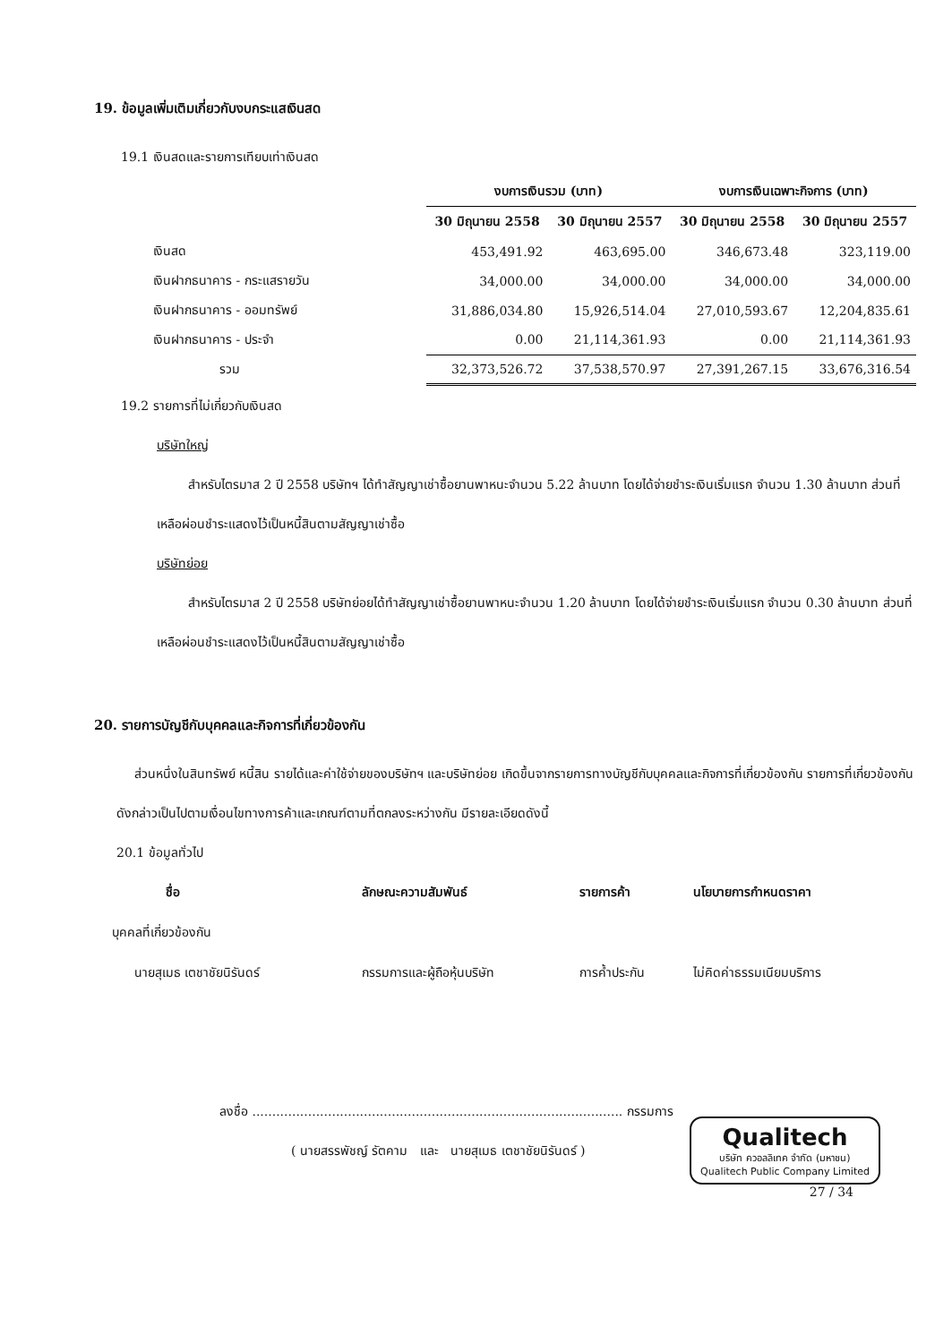19. ข้อมูลเพิ่มเติมเกี่ยวกับงบกระแสเงินสด
19.1 เงินสดและรายการเทียบเท่าเงินสด
| | งบการเงินรวม (บาท) | | งบการเงินเฉพาะกิจการ (บาท) | |
| --- | --- | --- | --- | --- |
| | 30 มิถุนายน 2558 | 30 มิถุนายน 2557 | 30 มิถุนายน 2558 | 30 มิถุนายน 2557 |
| เงินสด | 453,491.92 | 463,695.00 | 346,673.48 | 323,119.00 |
| เงินฝากธนาคาร - กระแสรายวัน | 34,000.00 | 34,000.00 | 34,000.00 | 34,000.00 |
| เงินฝากธนาคาร - ออมทรัพย์ | 31,886,034.80 | 15,926,514.04 | 27,010,593.67 | 12,204,835.61 |
| เงินฝากธนาคาร - ประจำ | 0.00 | 21,114,361.93 | 0.00 | 21,114,361.93 |
| รวม | 32,373,526.72 | 37,538,570.97 | 27,391,267.15 | 33,676,316.54 |
19.2 รายการที่ไม่เกี่ยวกับเงินสด
บริษัทใหญ่
สำหรับไตรมาส 2 ปี 2558 บริษัทฯ ได้ทำสัญญาเช่าซื้อยานพาหนะจำนวน 5.22 ล้านบาท โดยได้จ่ายชำระเงินเริ่มแรก จำนวน 1.30 ล้านบาท ส่วนที่เหลือผ่อนชำระแสดงไว้เป็นหนี้สินตามสัญญาเช่าซื้อ
บริษัทย่อย
สำหรับไตรมาส 2 ปี 2558 บริษัทย่อยได้ทำสัญญาเช่าซื้อยานพาหนะจำนวน 1.20 ล้านบาท โดยได้จ่ายชำระเงินเริ่มแรก จำนวน 0.30 ล้านบาท ส่วนที่เหลือผ่อนชำระแสดงไว้เป็นหนี้สินตามสัญญาเช่าซื้อ
20. รายการบัญชีกับบุคคลและกิจการที่เกี่ยวข้องกัน
ส่วนหนึ่งในสินทรัพย์ หนี้สิน รายได้และค่าใช้จ่ายของบริษัทฯ และบริษัทย่อย เกิดขึ้นจากรายการทางบัญชีกับบุคคลและกิจการที่เกี่ยวข้องกัน รายการที่เกี่ยวข้องกันดังกล่าวเป็นไปตามเงื่อนไขทางการค้าและเกณฑ์ตามที่ตกลงระหว่างกัน มีรายละเอียดดังนี้
20.1 ข้อมูลทั่วไป
| ชื่อ | ลักษณะความสัมพันธ์ | รายการค้า | นโยบายการกำหนดราคา |
| --- | --- | --- | --- |
| บุคคลที่เกี่ยวข้องกัน | | | |
| นายสุเมธ เตชาชัยนิรันดร์ | กรรมการและผู้ถือหุ้นบริษัท | การค้ำประกัน | ไม่คิดค่าธรรมเนียมบริการ |
ลงชื่อ ............................................................................................. กรรมการ
( นายสรรพัชญ์ รัตคาม และ นายสุเมธ เตชาชัยนิรันดร์ )
Qualitech
บริษัท ควอลลิเทค จำกัด (มหาชน)
Qualitech Public Company Limited
27 / 34